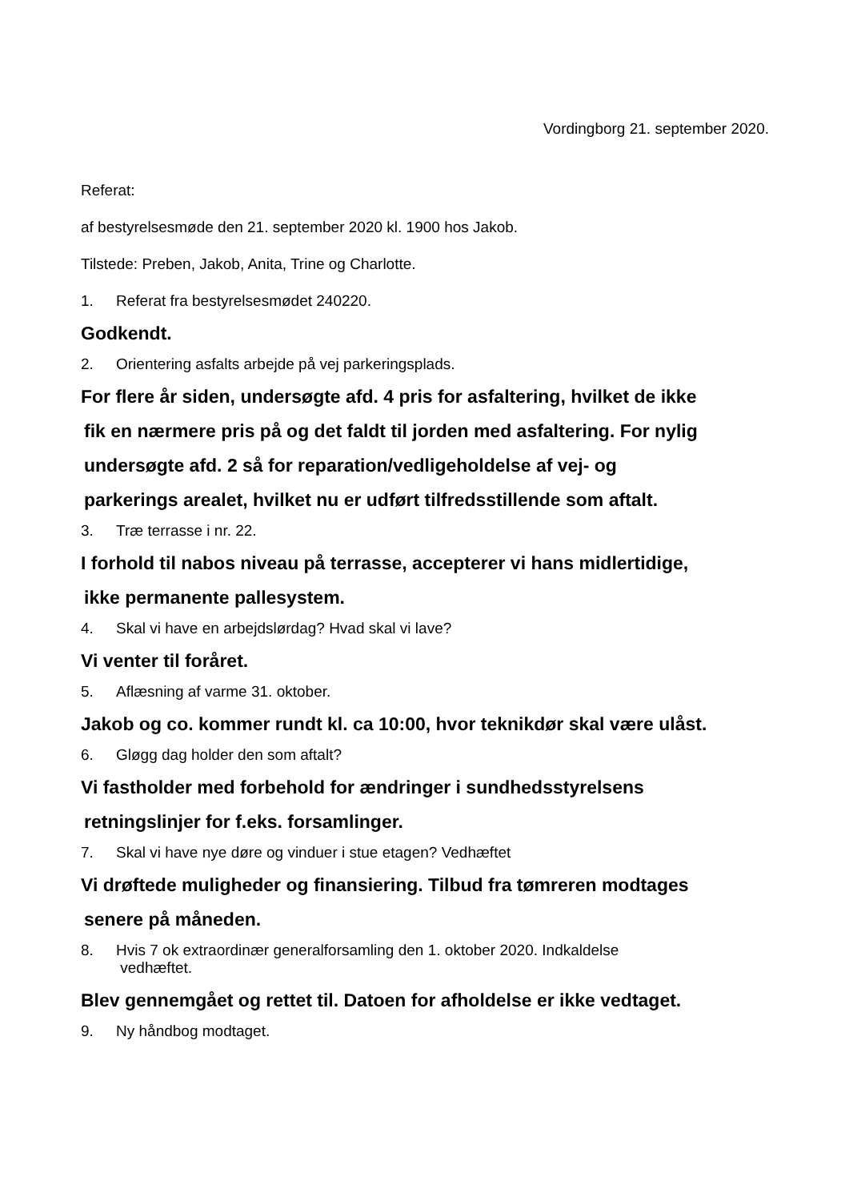Vordingborg 21. september 2020.
Referat:
af bestyrelsesmøde den 21. september 2020 kl. 1900 hos Jakob.
Tilstede: Preben, Jakob, Anita, Trine og Charlotte.
1. Referat fra bestyrelsesmødet 240220.
Godkendt.
2. Orientering asfalts arbejde på vej parkeringsplads.
For flere år siden, undersøgte afd. 4 pris for asfaltering, hvilket de ikke
fik en nærmere pris på og det faldt til jorden med asfaltering. For nylig
undersøgte afd. 2 så for reparation/vedligeholdelse af vej- og
parkerings arealet, hvilket nu er udført tilfredsstillende som aftalt.
3. Træ terrasse i nr. 22.
I forhold til nabos niveau på terrasse, accepterer vi hans midlertidige,
ikke permanente pallesystem.
4. Skal vi have en arbejdslørdag? Hvad skal vi lave?
Vi venter til foråret.
5. Aflæsning af varme 31. oktober.
Jakob og co. kommer rundt kl. ca 10:00, hvor teknikdør skal være ulåst.
6. Gløgg dag holder den som aftalt?
Vi fastholder med forbehold for ændringer i sundhedsstyrelsens
retningslinjer for f.eks. forsamlinger.
7. Skal vi have nye døre og vinduer i stue etagen? Vedhæftet
Vi drøftede muligheder og finansiering. Tilbud fra tømreren modtages
senere på måneden.
8. Hvis 7 ok extraordinær generalforsamling den 1. oktober 2020. Indkaldelse
vedhæftet.
Blev gennemgået og rettet til. Datoen for afholdelse er ikke vedtaget.
9. Ny håndbog modtaget.